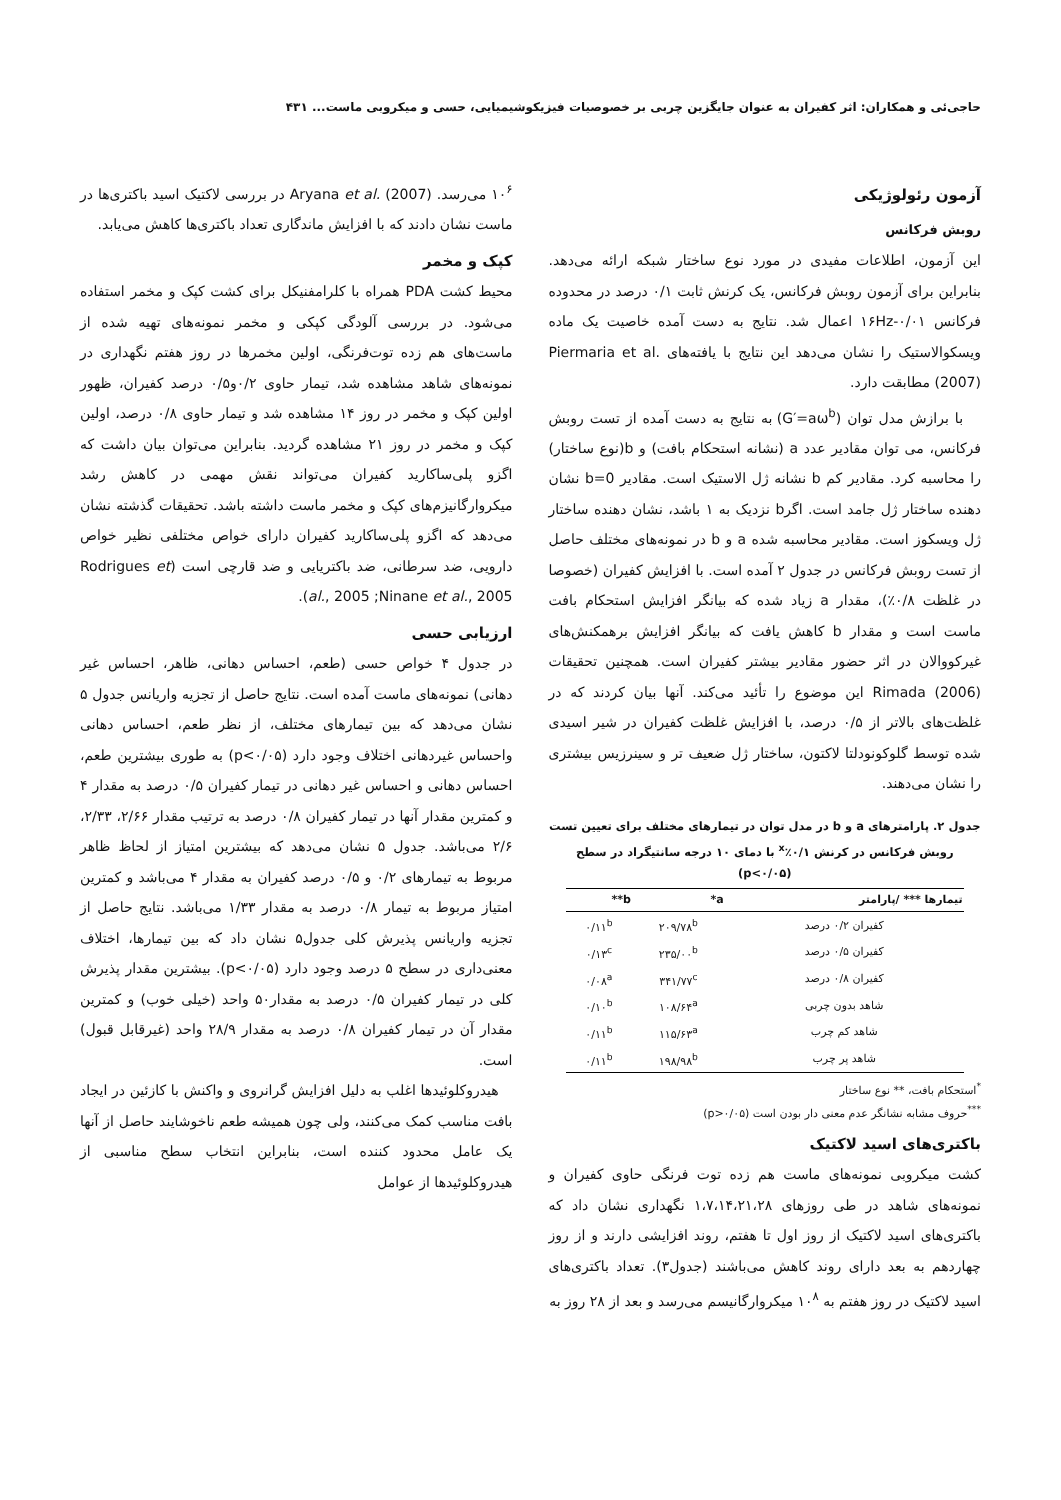حاجی‌ئی و همکاران: اثر کفیران به عنوان جایگزین چربی بر خصوصیات فیزیکوشیمیایی، حسی و میکروبی ماست... ۴۳۱
آزمون رئولوژیکی
روبش فرکانس
این آزمون، اطلاعات مفیدی در مورد نوع ساختار شبکه ارائه می‌دهد. بنابراین برای آزمون روبش فرکانس، یک کرنش ثابت ۰/۱ درصد در محدوده فرکانس ۰/۰۱-۱۶Hz اعمال شد. نتایج به دست آمده خاصیت یک ماده ویسکوالاستیک را نشان می‌دهد این نتایج با یافته‌های Piermaria et al. (2007) مطابقت دارد.
با برازش مدل توان (G′=aω<sup>b</sup>) به نتایج به دست آمده از تست روبش فرکانس، می توان مقادیر عدد a (نشانه استحکام بافت) و b(نوع ساختار) را محاسبه کرد. مقادیر کم b نشانه ژل الاستیک است. مقادیر b=0 نشان دهنده ساختار ژل جامد است. اگرb نزدیک به ۱ باشد، نشان دهنده ساختار ژل ویسکوز است. مقادیر محاسبه شده a و b در نمونه‌های مختلف حاصل از تست روبش فرکانس در جدول ۲ آمده است. با افزایش کفیران (خصوصا در غلظت ۰/۸٪)، مقدار a زیاد شده که بیانگر افزایش استحکام بافت ماست است و مقدار b کاهش یافت که بیانگر افزایش برهمکنش‌های غیرکووالان در اثر حضور مقادیر بیشتر کفیران است. همچنین تحقیقات Rimada (2006) این موضوع را تأئید می‌کند. آنها بیان کردند که در غلظت‌های بالاتر از ۰/۵ درصد، با افزایش غلظت کفیران در شیر اسیدی شده توسط گلوکونودلتا لاکتون، ساختار ژل ضعیف تر و سینرزیس بیشتری را نشان می‌دهند.
جدول ۲. پارامترهای a و b در مدل توان در تیمارهای مختلف برای تعیین تست روبش فرکانس در کرنش ۰/۱٪<sup>x</sup> با دمای ۱۰ درجه سانتیگراد در سطح (p<۰/۰۵)
| تیمارها *** /پارامتر | a* | b** |
| --- | --- | --- |
| کفیران ۰/۲ درصد | ۲۰۹/۷۸<sup>b</sup> | ۰/۱۱<sup>b</sup> |
| کفیران ۰/۵ درصد | ۲۳۵/۰۰<sup>b</sup> | ۰/۱۳<sup>c</sup> |
| کفیران ۰/۸ درصد | ۳۴۱/۷۷<sup>c</sup> | ۰/۰۸<sup>a</sup> |
| شاهد بدون چربی | ۱۰۸/۶۴<sup>a</sup> | ۰/۱۰<sup>b</sup> |
| شاهد کم چرب | ۱۱۵/۶۳<sup>a</sup> | ۰/۱۱<sup>b</sup> |
| شاهد پر چرب | ۱۹۸/۹۸<sup>b</sup> | ۰/۱۱<sup>b</sup> |
<sup>*</sup> استحکام بافت، ** نوع ساختار
<sup>***</sup> حروف مشابه نشانگر عدم معنی دار بودن است (p>۰/۰۵)
باکتری‌های اسید لاکتیک
کشت میکروبی نمونه‌های ماست هم زده توت فرنگی حاوی کفیران و نمونه‌های شاهد در طی روزهای ۱،۷،۱۴،۲۱،۲۸ نگهداری نشان داد که باکتری‌های اسید لاکتیک از روز اول تا هفتم، روند افزایشی دارند و از روز چهاردهم به بعد دارای روند کاهش می‌باشند (جدول۳). تعداد باکتری‌های اسید لاکتیک در روز هفتم به ۱۰<sup>۸</sup> میکروارگانیسم می‌رسد و بعد از ۲۸ روز به
۱۰<sup>۶</sup> می‌رسد. Aryana et al. (2007) در بررسی لاکتیک اسید باکتری‌ها در ماست نشان دادند که با افزایش ماندگاری تعداد باکتری‌ها کاهش می‌یابد.
کپک و مخمر
محیط کشت PDA همراه با کلرامفنیکل برای کشت کپک و مخمر استفاده می‌شود. در بررسی آلودگی کپکی و مخمر نمونه‌های تهیه شده از ماست‌های هم زده توت‌فرنگی، اولین مخمرها در روز هفتم نگهداری در نمونه‌های شاهد مشاهده شد، تیمار حاوی ۰/۲و۰/۵ درصد کفیران، ظهور اولین کپک و مخمر در روز ۱۴ مشاهده شد و تیمار حاوی ۰/۸ درصد، اولین کپک و مخمر در روز ۲۱ مشاهده گردید. بنابراین می‌توان بیان داشت که اگزو پلی‌ساکارید کفیران می‌تواند نقش مهمی در کاهش رشد میکروارگانیزم‌های کپک و مخمر ماست داشته باشد. تحقیقات گذشته نشان می‌دهد که اگزو پلی‌ساکارید کفیران دارای خواص مختلفی نظیر خواص دارویی، ضد سرطانی، ضد باکتریایی و ضد قارچی است (Rodrigues et al., 2005 ;Ninane et al., 2005).
ارزیابی حسی
در جدول ۴ خواص حسی (طعم، احساس دهانی، ظاهر، احساس غیر دهانی) نمونه‌های ماست آمده است. نتایج حاصل از تجزیه واریانس جدول ۵ نشان می‌دهد که بین تیمارهای مختلف، از نظر طعم، احساس دهانی واحساس غیردهانی اختلاف وجود دارد (p<۰/۰۵) به طوری بیشترین طعم، احساس دهانی و احساس غیر دهانی در تیمار کفیران ۰/۵ درصد به مقدار ۴ و کمترین مقدار آنها در تیمار کفیران ۰/۸ درصد به ترتیب مقدار ۲/۶۶، ۲/۳۳، ۲/۶ می‌باشد. جدول ۵ نشان می‌دهد که بیشترین امتیاز از لحاظ ظاهر مربوط به تیمارهای ۰/۲ و ۰/۵ درصد کفیران به مقدار ۴ می‌باشد و کمترین امتیاز مربوط به تیمار ۰/۸ درصد به مقدار ۱/۳۳ می‌باشد. نتایج حاصل از تجزیه واریانس پذیرش کلی جدول۵ نشان داد که بین تیمارها، اختلاف معنی‌داری در سطح ۵ درصد وجود دارد (p<۰/۰۵). بیشترین مقدار پذیرش کلی در تیمار کفیران ۰/۵ درصد به مقدار۵۰ واحد (خیلی خوب) و کمترین مقدار آن در تیمار کفیران ۰/۸ درصد به مقدار ۲۸/۹ واحد (غیرقابل قبول) است.
هیدروکلوئیدها اغلب به دلیل افزایش گرانروی و واکنش با کازئین در ایجاد بافت مناسب کمک می‌کنند، ولی چون همیشه طعم ناخوشایند حاصل از آنها یک عامل محدود کننده است، بنابراین انتخاب سطح مناسبی از هیدروکلوئیدها از عوامل